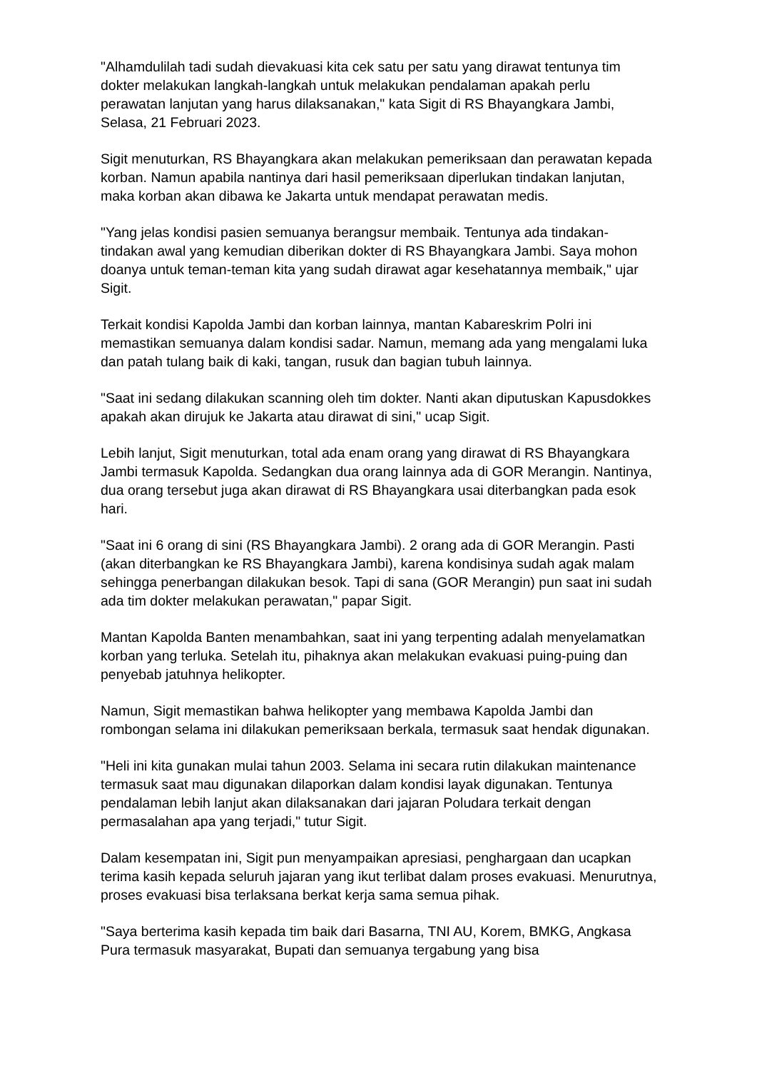"Alhamdulilah tadi sudah dievakuasi kita cek satu per satu yang dirawat tentunya tim dokter melakukan langkah-langkah untuk melakukan pendalaman apakah perlu perawatan lanjutan yang harus dilaksanakan," kata Sigit di RS Bhayangkara Jambi, Selasa, 21 Februari 2023.
Sigit menuturkan, RS Bhayangkara akan melakukan pemeriksaan dan perawatan kepada korban. Namun apabila nantinya dari hasil pemeriksaan diperlukan tindakan lanjutan, maka korban akan dibawa ke Jakarta untuk mendapat perawatan medis.
"Yang jelas kondisi pasien semuanya berangsur membaik. Tentunya ada tindakan-tindakan awal yang kemudian diberikan dokter di RS Bhayangkara Jambi. Saya mohon doanya untuk teman-teman kita yang sudah dirawat agar kesehatannya membaik," ujar Sigit.
Terkait kondisi Kapolda Jambi dan korban lainnya, mantan Kabareskrim Polri ini memastikan semuanya dalam kondisi sadar. Namun, memang ada yang mengalami luka dan patah tulang baik di kaki, tangan, rusuk dan bagian tubuh lainnya.
"Saat ini sedang dilakukan scanning oleh tim dokter. Nanti akan diputuskan Kapusdokkes apakah akan dirujuk ke Jakarta atau dirawat di sini," ucap Sigit.
Lebih lanjut, Sigit menuturkan, total ada enam orang yang dirawat di RS Bhayangkara Jambi termasuk Kapolda. Sedangkan dua orang lainnya ada di GOR Merangin. Nantinya, dua orang tersebut juga akan dirawat di RS Bhayangkara usai diterbangkan pada esok hari.
"Saat ini 6 orang di sini (RS Bhayangkara Jambi). 2 orang ada di GOR Merangin. Pasti (akan diterbangkan ke RS Bhayangkara Jambi), karena kondisinya sudah agak malam sehingga penerbangan dilakukan besok. Tapi di sana (GOR Merangin) pun saat ini sudah ada tim dokter melakukan perawatan," papar Sigit.
Mantan Kapolda Banten menambahkan, saat ini yang terpenting adalah menyelamatkan korban yang terluka. Setelah itu, pihaknya akan melakukan evakuasi puing-puing dan penyebab jatuhnya helikopter.
Namun, Sigit memastikan bahwa helikopter yang membawa Kapolda Jambi dan rombongan selama ini dilakukan pemeriksaan berkala, termasuk saat hendak digunakan.
"Heli ini kita gunakan mulai tahun 2003. Selama ini secara rutin dilakukan maintenance termasuk saat mau digunakan dilaporkan dalam kondisi layak digunakan. Tentunya pendalaman lebih lanjut akan dilaksanakan dari jajaran Poludara terkait dengan permasalahan apa yang terjadi," tutur Sigit.
Dalam kesempatan ini, Sigit pun menyampaikan apresiasi, penghargaan dan ucapkan terima kasih kepada seluruh jajaran yang ikut terlibat dalam proses evakuasi. Menurutnya, proses evakuasi bisa terlaksana berkat kerja sama semua pihak.
"Saya berterima kasih kepada tim baik dari Basarna, TNI AU, Korem, BMKG, Angkasa Pura termasuk masyarakat, Bupati dan semuanya tergabung yang bisa